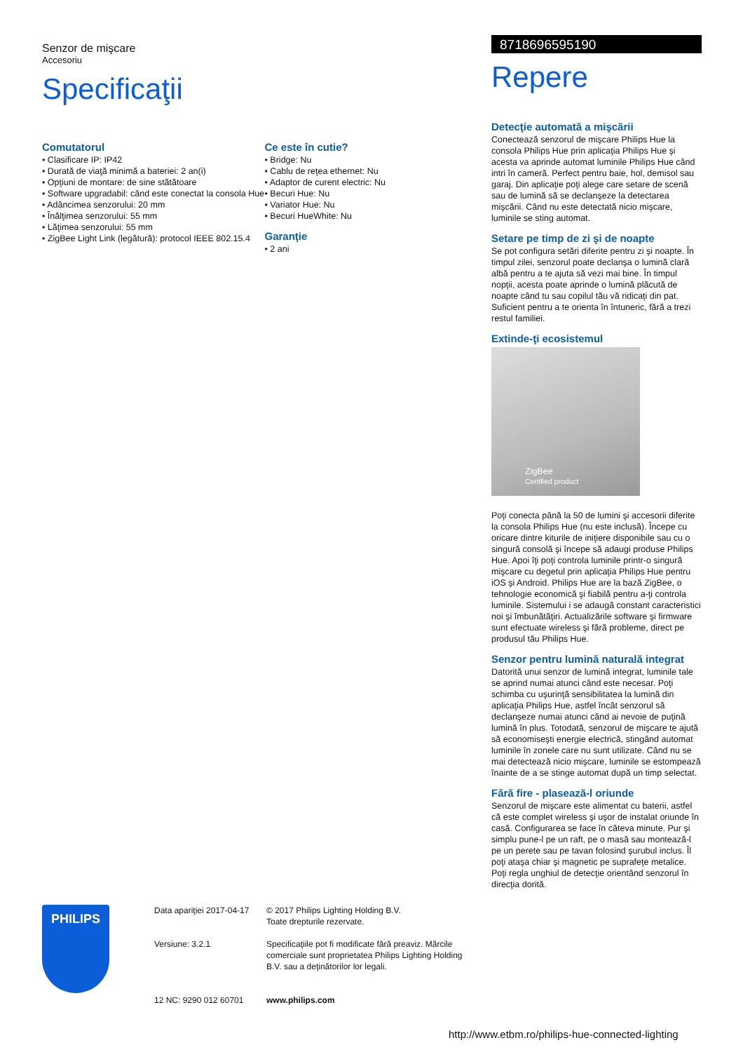Senzor de mişcare
Accesoriu
Specificaţii
Comutatorul
• Clasificare IP: IP42
• Durată de viaţă minimă a bateriei: 2 an(i)
• Opţiuni de montare: de sine stătătoare
• Software upgradabil: când este conectat la consola Hue
• Adâncimea senzorului: 20 mm
• Înălţimea senzorului: 55 mm
• Lăţimea senzorului: 55 mm
• ZigBee Light Link (legătură): protocol IEEE 802.15.4
Ce este în cutie?
• Bridge: Nu
• Cablu de reţea ethernet: Nu
• Adaptor de curent electric: Nu
• Becuri Hue: Nu
• Variator Hue: Nu
• Becuri HueWhite: Nu
Garanţie
• 2 ani
8718696595190
Repere
Detecţie automată a mişcării
Conectează senzorul de mişcare Philips Hue la consola Philips Hue prin aplicaţia Philips Hue şi acesta va aprinde automat luminile Philips Hue când intri în cameră. Perfect pentru baie, hol, demisol sau garaj. Din aplicaţie poţi alege care setare de scenă sau de lumină să se declanşeze la detectarea mişcării. Când nu este detectată nicio mişcare, luminile se sting automat.
Setare pe timp de zi şi de noapte
Se pot configura setări diferite pentru zi şi noapte. În timpul zilei, senzorul poate declanşa o lumină clară albă pentru a te ajuta să vezi mai bine. În timpul nopţii, acesta poate aprinde o lumină plăcută de noapte când tu sau copilul tău vă ridicaţi din pat. Suficient pentru a te orienta în întuneric, fără a trezi restul familiei.
Extinde-ţi ecosistemul
ZigBee
Certified product
Poţi conecta până la 50 de lumini şi accesorii diferite la consola Philips Hue (nu este inclusă). Începe cu oricare dintre kiturile de iniţiere disponibile sau cu o singură consolă şi începe să adaugi produse Philips Hue. Apoi îţi poţi controla luminile printr-o singură mişcare cu degetul prin aplicaţia Philips Hue pentru iOS şi Android. Philips Hue are la bază ZigBee, o tehnologie economică şi fiabilă pentru a-ţi controla luminile. Sistemului i se adaugă constant caracteristici noi şi îmbunătăţiri. Actualizările software şi firmware sunt efectuate wireless şi fără probleme, direct pe produsul tău Philips Hue.
Senzor pentru lumină naturală integrat
Datorită unui senzor de lumină integrat, luminile tale se aprind numai atunci când este necesar. Poţi schimba cu uşurinţă sensibilitatea la lumină din aplicaţia Philips Hue, astfel încât senzorul să declanşeze numai atunci când ai nevoie de puţină lumină în plus. Totodată, senzorul de mişcare te ajută să economiseşti energie electrică, stingând automat luminile în zonele care nu sunt utilizate. Când nu se mai detectează nicio mişcare, luminile se estompează înainte de a se stinge automat după un timp selectat.
Fără fire - plasează-l oriunde
Senzorul de mişcare este alimentat cu baterii, astfel că este complet wireless şi uşor de instalat oriunde în casă. Configurarea se face în câteva minute. Pur şi simplu pune-l pe un raft, pe o masă sau montează-l pe un perete sau pe tavan folosind şurubul inclus. Îl poţi ataşa chiar şi magnetic pe suprafeţe metalice. Poţi regla unghiul de detecţie orientând senzorul în direcţia dorită.
PHILIPS
Data apariţiei 2017-04-17
Versiune: 3.2.1
12 NC: 9290 012 60701
© 2017 Philips Lighting Holding B.V.
Toate drepturile rezervate.
Specificaţiile pot fi modificate fără preaviz. Mărcile comerciale sunt proprietatea Philips Lighting Holding B.V. sau a deţinătorilor lor legali.
www.philips.com
http://www.etbm.ro/philips-hue-connected-lighting